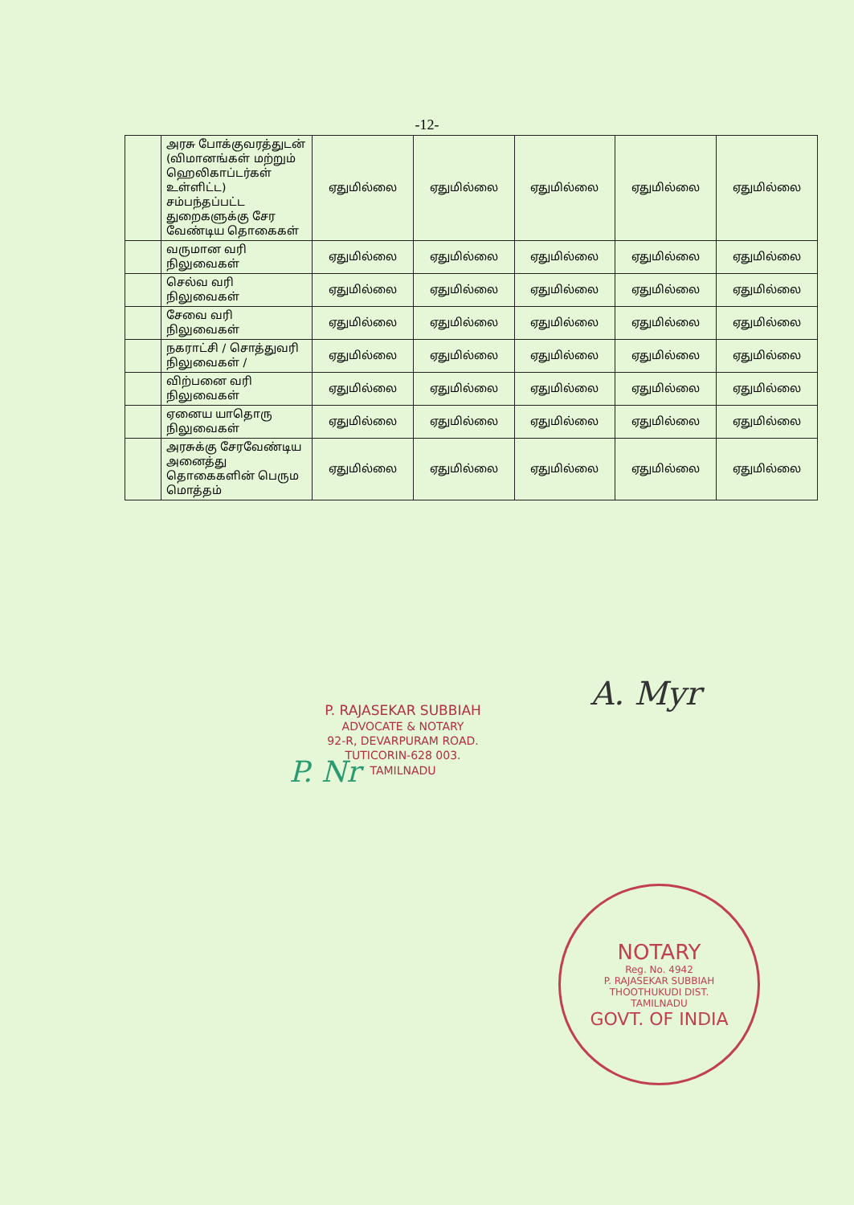-12-
| | அரசு போக்குவரத்துடன் (விமானங்கள் மற்றும் ஹெலிகாப்டர்கள் உள்ளிட்ட) சம்பந்தப்பட்ட துறைகளுக்கு சேர வேண்டிய தொகைகள் | ஏதுமில்லை | ஏதுமில்லை | ஏதுமில்லை | ஏதுமில்லை | ஏதுமில்லை |
| | வருமான வரி நிலுவைகள் | ஏதுமில்லை | ஏதுமில்லை | ஏதுமில்லை | ஏதுமில்லை | ஏதுமில்லை |
| | செல்வ வரி நிலுவைகள் | ஏதுமில்லை | ஏதுமில்லை | ஏதுமில்லை | ஏதுமில்லை | ஏதுமில்லை |
| | சேவை வரி நிலுவைகள் | ஏதுமில்லை | ஏதுமில்லை | ஏதுமில்லை | ஏதுமில்லை | ஏதுமில்லை |
| | நகராட்சி / சொத்துவரி நிலுவைகள் / | ஏதுமில்லை | ஏதுமில்லை | ஏதுமில்லை | ஏதுமில்லை | ஏதுமில்லை |
| | விற்பனை வரி நிலுவைகள் | ஏதுமில்லை | ஏதுமில்லை | ஏதுமில்லை | ஏதுமில்லை | ஏதுமில்லை |
| | ஏனைய யாதொரு நிலுவைகள் | ஏதுமில்லை | ஏதுமில்லை | ஏதுமில்லை | ஏதுமில்லை | ஏதுமில்லை |
| | அரசுக்கு சேரவேண்டிய அனைத்து தொகைகளின் பெரும மொத்தம் | ஏதுமில்லை | ஏதுமில்லை | ஏதுமில்லை | ஏதுமில்லை | ஏதுமில்லை |
A. Myr
P. Nr
P. RAJASEKAR SUBBIAH
ADVOCATE & NOTARY
92-R, DEVARPURAM ROAD.
TUTICORIN-628 003.
TAMILNADU
NOTARY
Reg. No. 4942
P. RAJASEKAR SUBBIAH
THOOTHUKUDI DIST.
TAMILNADU
GOVT. OF INDIA